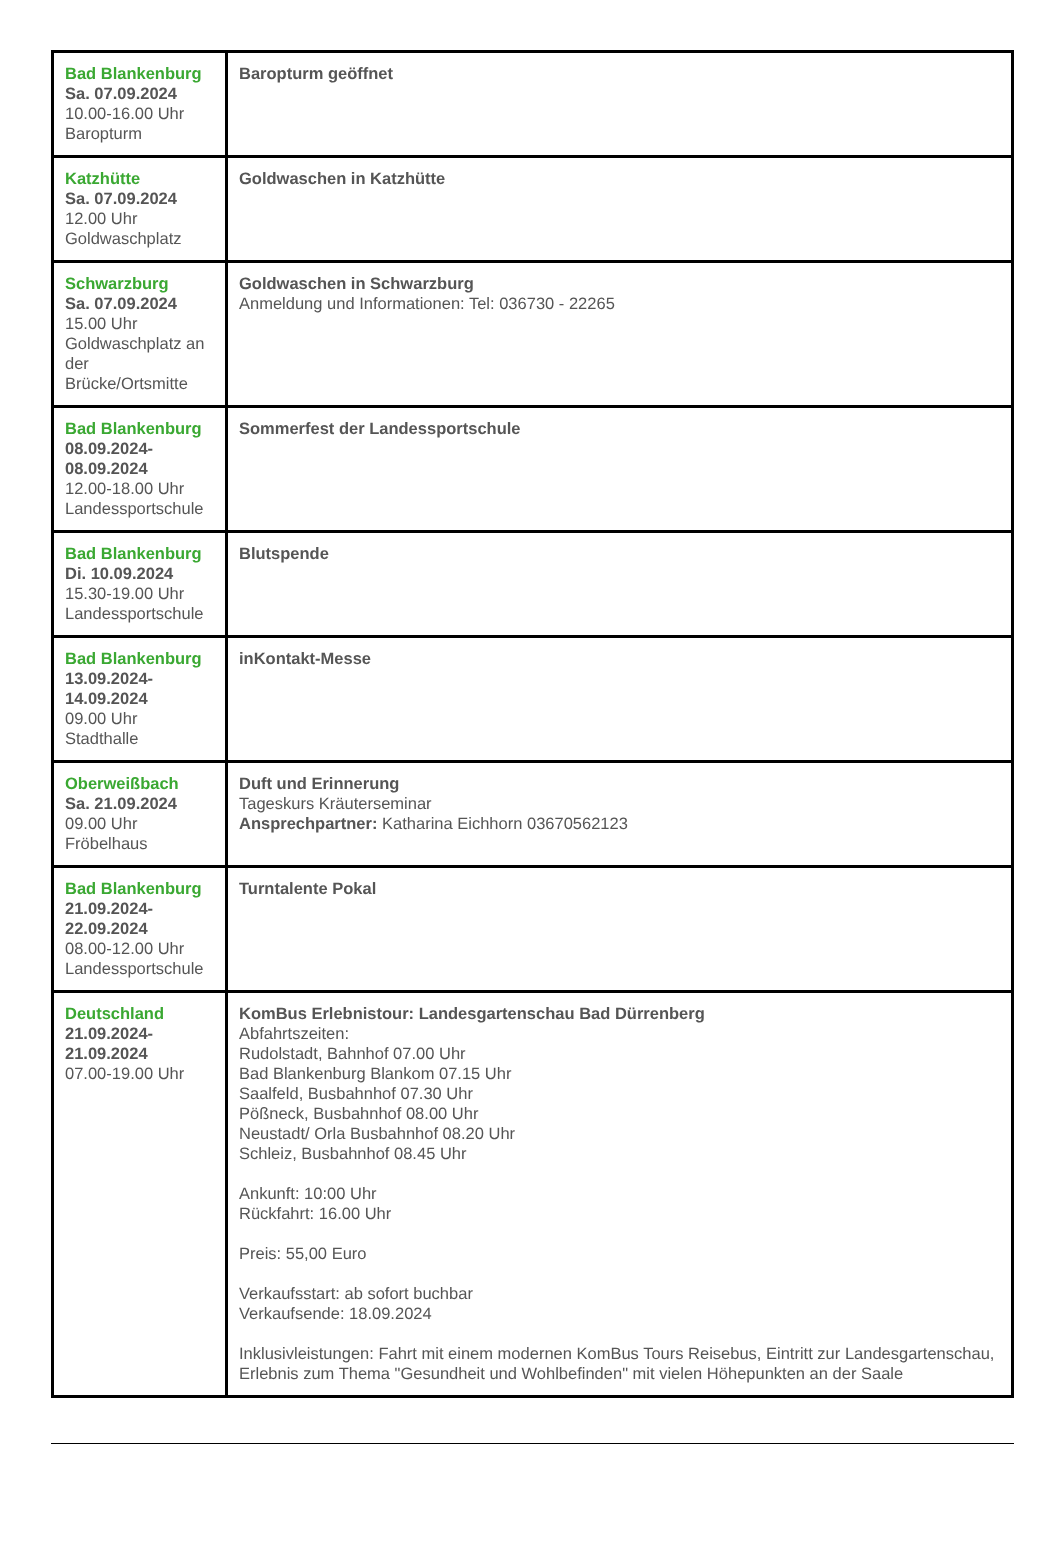| Bad Blankenburg Sa. 07.09.2024 10.00-16.00 Uhr Baropturm | Baropturm geöffnet |
| Katzhütte Sa. 07.09.2024 12.00 Uhr Goldwaschplatz | Goldwaschen in Katzhütte |
| Schwarzburg Sa. 07.09.2024 15.00 Uhr Goldwaschplatz an der Brücke/Ortsmitte | Goldwaschen in Schwarzburg Anmeldung und Informationen: Tel: 036730 - 22265 |
| Bad Blankenburg 08.09.2024- 08.09.2024 12.00-18.00 Uhr Landessportschule | Sommerfest der Landessportschule |
| Bad Blankenburg Di. 10.09.2024 15.30-19.00 Uhr Landessportschule | Blutspende |
| Bad Blankenburg 13.09.2024- 14.09.2024 09.00 Uhr Stadthalle | inKontakt-Messe |
| Oberweißbach Sa. 21.09.2024 09.00 Uhr Fröbelhaus | Duft und Erinnerung Tageskurs Kräuterseminar Ansprechpartner: Katharina Eichhorn 03670562123 |
| Bad Blankenburg 21.09.2024- 22.09.2024 08.00-12.00 Uhr Landessportschule | Turntalente Pokal |
| Deutschland 21.09.2024- 21.09.2024 07.00-19.00 Uhr | KomBus Erlebnistour: Landesgartenschau Bad Dürrenberg Abfahrtszeiten: Rudolstadt, Bahnhof 07.00 Uhr Bad Blankenburg Blankom 07.15 Uhr Saalfeld, Busbahnhof 07.30 Uhr Pößneck, Busbahnhof 08.00 Uhr Neustadt/ Orla Busbahnhof 08.20 Uhr Schleiz, Busbahnhof 08.45 Uhr Ankunft: 10:00 Uhr Rückfahrt: 16.00 Uhr Preis: 55,00 Euro Verkaufsstart: ab sofort buchbar Verkaufsende: 18.09.2024 Inklusivleistungen: Fahrt mit einem modernen KomBus Tours Reisebus, Eintritt zur Landesgartenschau, Erlebnis zum Thema "Gesundheit und Wohlbefinden" mit vielen Höhepunkten an der Saale |